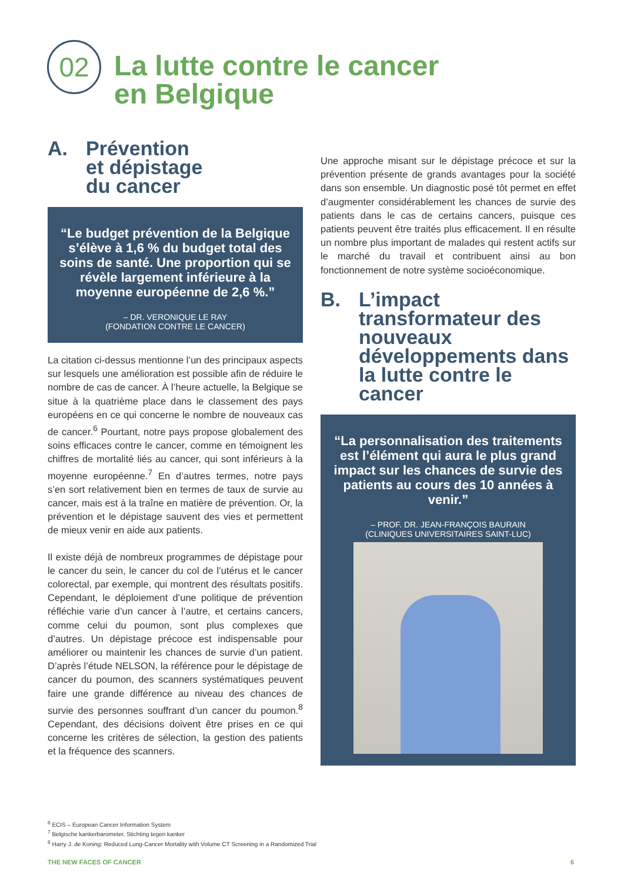02
La lutte contre le cancer
en Belgique
A. Prévention
et dépistage
du cancer
“Le budget prévention de la Belgique s’élève à 1,6 % du budget total des soins de santé. Une proportion qui se révèle largement inférieure à la moyenne européenne de 2,6 %.”
– DR. VERONIQUE LE RAY
(FONDATION CONTRE LE CANCER)
La citation ci-dessus mentionne l’un des principaux aspects sur lesquels une amélioration est possible afin de réduire le nombre de cas de cancer. À l’heure actuelle, la Belgique se situe à la quatrième place dans le classement des pays européens en ce qui concerne le nombre de nouveaux cas de cancer.<sup>6</sup> Pourtant, notre pays propose globalement des soins efficaces contre le cancer, comme en témoignent les chiffres de mortalité liés au cancer, qui sont inférieurs à la moyenne européenne.<sup>7</sup> En d’autres termes, notre pays s’en sort relativement bien en termes de taux de survie au cancer, mais est à la traîne en matière de prévention. Or, la prévention et le dépistage sauvent des vies et permettent de mieux venir en aide aux patients.
Il existe déjà de nombreux programmes de dépistage pour le cancer du sein, le cancer du col de l’utérus et le cancer colorectal, par exemple, qui montrent des résultats positifs. Cependant, le déploiement d’une politique de prévention réfléchie varie d’un cancer à l’autre, et certains cancers, comme celui du poumon, sont plus complexes que d’autres. Un dépistage précoce est indispensable pour améliorer ou maintenir les chances de survie d’un patient. D’après l’étude NELSON, la référence pour le dépistage de cancer du poumon, des scanners systématiques peuvent faire une grande différence au niveau des chances de survie des personnes souffrant d’un cancer du poumon.<sup>8</sup> Cependant, des décisions doivent être prises en ce qui concerne les critères de sélection, la gestion des patients et la fréquence des scanners.
Une approche misant sur le dépistage précoce et sur la prévention présente de grands avantages pour la société dans son ensemble. Un diagnostic posé tôt permet en effet d’augmenter considérablement les chances de survie des patients dans le cas de certains cancers, puisque ces patients peuvent être traités plus efficacement. Il en résulte un nombre plus important de malades qui restent actifs sur le marché du travail et contribuent ainsi au bon fonctionnement de notre système socioéconomique.
B. L’impact transformateur des nouveaux développements dans la lutte contre le cancer
“La personnalisation des traitements est l’élément qui aura le plus grand impact sur les chances de survie des patients au cours des 10 années à venir.”
– PROF. DR. JEAN-FRANÇOIS BAURAIN
(CLINIQUES UNIVERSITAIRES SAINT-LUC)
<sup>6</sup> ECIS – European Cancer Information System
<sup>7</sup> Belgische kankerbarometer, Stichting tegen kanker
<sup>8</sup> Harry J. de Koning: Reduced Lung-Cancer Mortality with Volume CT Screening in a Randomized Trial
THE NEW FACES OF CANCER 6